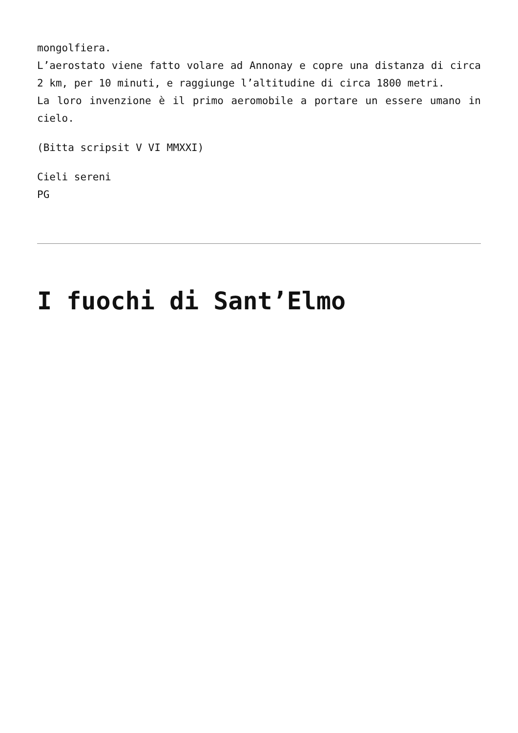mongolfiera.
L’aerostato viene fatto volare ad Annonay e copre una distanza di circa 2 km, per 10 minuti, e raggiunge l’altitudine di circa 1800 metri.
La loro invenzione è il primo aeromobile a portare un essere umano in cielo.
(Bitta scripsit V VI MMXXI)
Cieli sereni
PG
I fuochi di Sant’Elmo